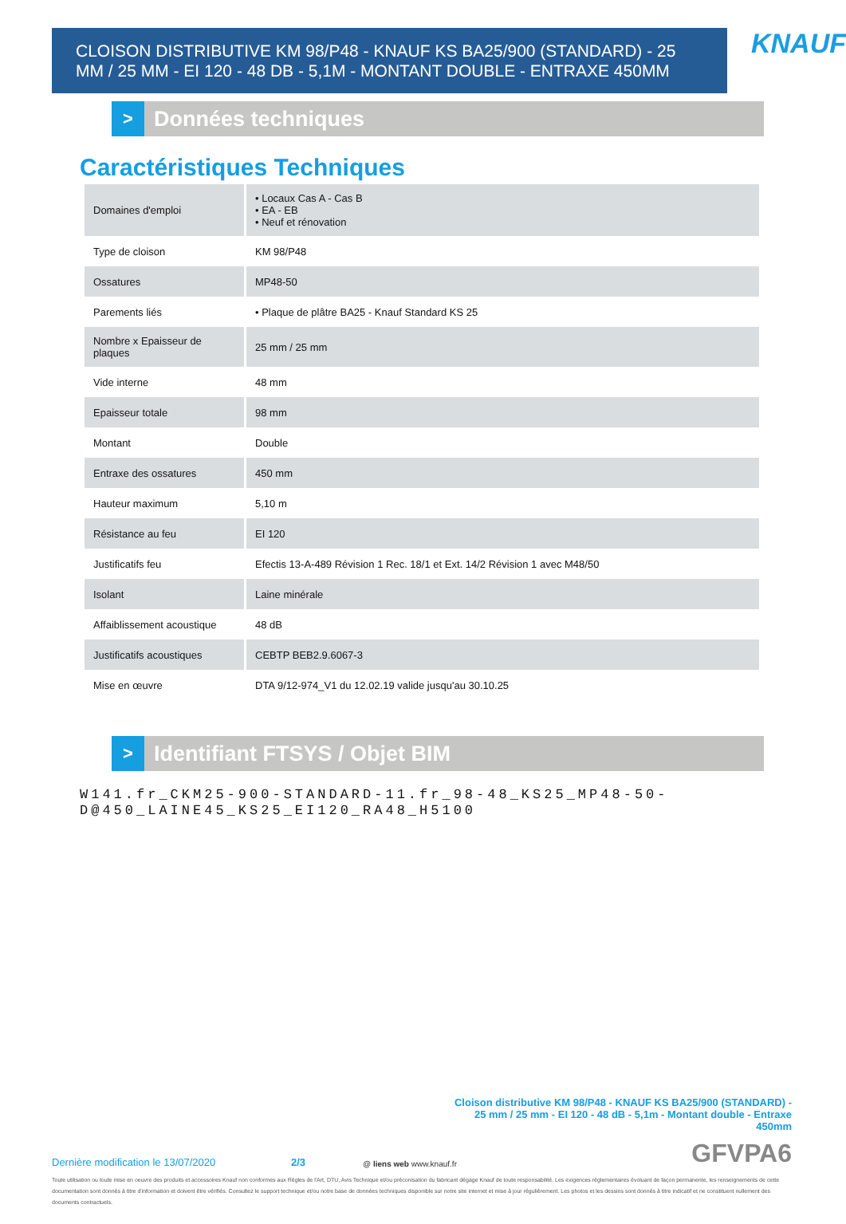CLOISON DISTRIBUTIVE KM 98/P48 - KNAUF KS BA25/900 (STANDARD) - 25 MM / 25 MM - EI 120 - 48 DB - 5,1M - MONTANT DOUBLE - ENTRAXE 450MM
KNAUF
> Données techniques
Caractéristiques Techniques
| Domaines d'emploi | • Locaux Cas A - Cas B • EA - EB • Neuf et rénovation |
| Type de cloison | KM 98/P48 |
| Ossatures | MP48-50 |
| Parements liés | • Plaque de plâtre BA25 - Knauf Standard KS 25 |
| Nombre x Epaisseur de plaques | 25 mm / 25 mm |
| Vide interne | 48 mm |
| Epaisseur totale | 98 mm |
| Montant | Double |
| Entraxe des ossatures | 450 mm |
| Hauteur maximum | 5,10 m |
| Résistance au feu | EI 120 |
| Justificatifs feu | Efectis 13-A-489 Révision 1 Rec. 18/1 et Ext. 14/2 Révision 1 avec M48/50 |
| Isolant | Laine minérale |
| Affaiblissement acoustique | 48 dB |
| Justificatifs acoustiques | CEBTP BEB2.9.6067-3 |
| Mise en œuvre | DTA 9/12-974_V1 du 12.02.19 valide jusqu'au 30.10.25 |
> Identifiant FTSYS / Objet BIM
W141.fr_CKM25-900-STANDARD-11.fr_98-48_KS25_MP48-50-
D@450_LAINE45_KS25_EI120_RA48_H5100
Cloison distributive KM 98/P48 - KNAUF KS BA25/900 (STANDARD) - 25 mm / 25 mm - EI 120 - 48 dB - 5,1m - Montant double - Entraxe 450mm
Dernière modification le 13/07/2020 2/3 @ liens web www.knauf.fr GFVPA6
Toute utilisation ou toute mise en oeuvre des produits et accessoires Knauf non conformes aux Règles de l'Art, DTU, Avis Technique et/ou préconisation du fabricant dégage Knauf de toute responsabilité. Les exigences réglementaires évoluant de façon permanente, les renseignements de cette documentation sont donnés à titre d'information et doivent être vérifiés. Consultez le support technique et/ou notre base de données techniques disponible sur notre site internet et mise à jour régulièrement. Les photos et les dessins sont donnés à titre indicatif et ne constituent nullement des documents contractuels.